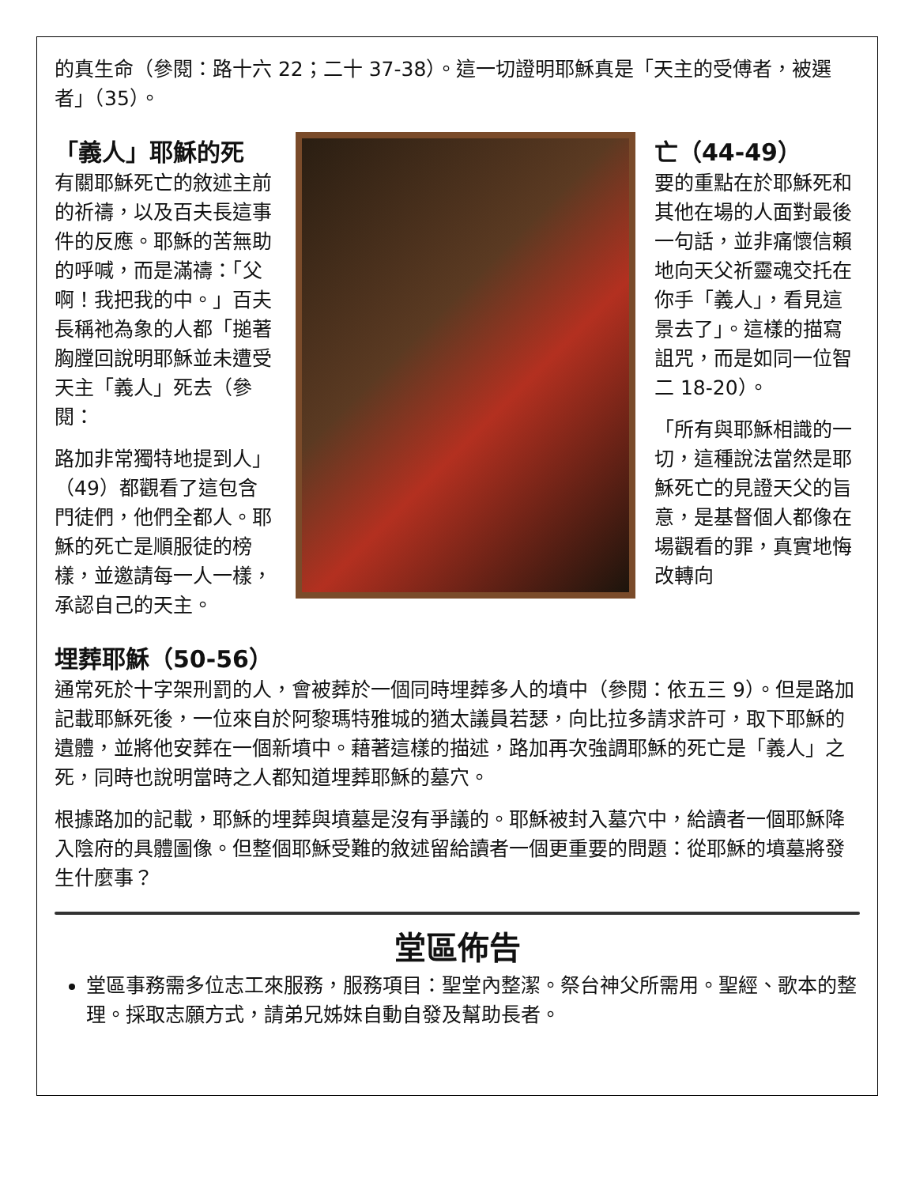的真生命（參閱：路十六 22；二十 37-38）。這一切證明耶穌真是「天主的受傅者，被選者」（35）。
「義人」耶穌的死
有關耶穌死亡的敘述主前的祈禱，以及百夫長這事件的反應。耶穌的苦無助的呼喊，而是滿禱：「父啊！我把我的中。」百夫長稱祂為象的人都「搥著胸膛回說明耶穌並未遭受天主「義人」死去（參閱：
路加非常獨特地提到人」（49）都觀看了這包含門徒們，他們全都人。耶穌的死亡是順服徒的榜樣，並邀請每一人一樣，承認自己的天主。
亡（44-49）
要的重點在於耶穌死和其他在場的人面對最後一句話，並非痛懷信賴地向天父祈靈魂交托在你手「義人」，看見這景去了」。這樣的描寫詛咒，而是如同一位智二 18-20）。
「所有與耶穌相識的一切，這種說法當然是耶穌死亡的見證天父的旨意，是基督個人都像在場觀看的罪，真實地悔改轉向
埋葬耶穌（50-56）
通常死於十字架刑罰的人，會被葬於一個同時埋葬多人的墳中（參閱：依五三 9）。但是路加記載耶穌死後，一位來自於阿黎瑪特雅城的猶太議員若瑟，向比拉多請求許可，取下耶穌的遺體，並將他安葬在一個新墳中。藉著這樣的描述，路加再次強調耶穌的死亡是「義人」之死，同時也說明當時之人都知道埋葬耶穌的墓穴。
根據路加的記載，耶穌的埋葬與墳墓是沒有爭議的。耶穌被封入墓穴中，給讀者一個耶穌降入陰府的具體圖像。但整個耶穌受難的敘述留給讀者一個更重要的問題：從耶穌的墳墓將發生什麼事？
堂區佈告
堂區事務需多位志工來服務，服務項目：聖堂內整潔。祭台神父所需用。聖經、歌本的整理。採取志願方式，請弟兄姊妹自動自發及幫助長者。